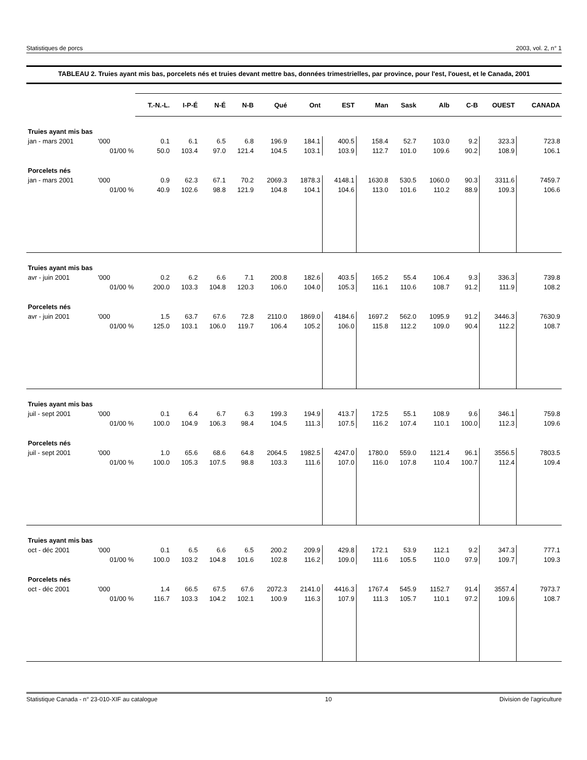Statistiques de porcs 2003, vol. 2, n° 1
TABLEAU 2. Truies ayant mis bas, porcelets nés et truies devant mettre bas, données trimestrielles, par province, pour l'est, l'ouest, et le Canada, 2001
| | | T.-N.-L. | I-P-É | N-É | N-B | Qué | Ont | EST | Man | Sask | Alb | C-B | OUEST | CANADA |
| --- | --- | --- | --- | --- | --- | --- | --- | --- | --- | --- | --- | --- | --- | --- |
| Truies ayant mis bas | | | | | | | | | | | | | | |
| jan - mars 2001 | '000 | 0.1 | 6.1 | 6.5 | 6.8 | 196.9 | 184.1 | 400.5 | 158.4 | 52.7 | 103.0 | 9.2 | 323.3 | 723.8 |
| | 01/00 % | 50.0 | 103.4 | 97.0 | 121.4 | 104.5 | 103.1 | 103.9 | 112.7 | 101.0 | 109.6 | 90.2 | 108.9 | 106.1 |
| Porcelets nés | | | | | | | | | | | | | | |
| jan - mars 2001 | '000 | 0.9 | 62.3 | 67.1 | 70.2 | 2069.3 | 1878.3 | 4148.1 | 1630.8 | 530.5 | 1060.0 | 90.3 | 3311.6 | 7459.7 |
| | 01/00 % | 40.9 | 102.6 | 98.8 | 121.9 | 104.8 | 104.1 | 104.6 | 113.0 | 101.6 | 110.2 | 88.9 | 109.3 | 106.6 |
| Truies ayant mis bas | | | | | | | | | | | | | | |
| avr - juin 2001 | '000 | 0.2 | 6.2 | 6.6 | 7.1 | 200.8 | 182.6 | 403.5 | 165.2 | 55.4 | 106.4 | 9.3 | 336.3 | 739.8 |
| | 01/00 % | 200.0 | 103.3 | 104.8 | 120.3 | 106.0 | 104.0 | 105.3 | 116.1 | 110.6 | 108.7 | 91.2 | 111.9 | 108.2 |
| Porcelets nés | | | | | | | | | | | | | | |
| avr - juin 2001 | '000 | 1.5 | 63.7 | 67.6 | 72.8 | 2110.0 | 1869.0 | 4184.6 | 1697.2 | 562.0 | 1095.9 | 91.2 | 3446.3 | 7630.9 |
| | 01/00 % | 125.0 | 103.1 | 106.0 | 119.7 | 106.4 | 105.2 | 106.0 | 115.8 | 112.2 | 109.0 | 90.4 | 112.2 | 108.7 |
| Truies ayant mis bas | | | | | | | | | | | | | | |
| juil - sept 2001 | '000 | 0.1 | 6.4 | 6.7 | 6.3 | 199.3 | 194.9 | 413.7 | 172.5 | 55.1 | 108.9 | 9.6 | 346.1 | 759.8 |
| | 01/00 % | 100.0 | 104.9 | 106.3 | 98.4 | 104.5 | 111.3 | 107.5 | 116.2 | 107.4 | 110.1 | 100.0 | 112.3 | 109.6 |
| Porcelets nés | | | | | | | | | | | | | | |
| juil - sept 2001 | '000 | 1.0 | 65.6 | 68.6 | 64.8 | 2064.5 | 1982.5 | 4247.0 | 1780.0 | 559.0 | 1121.4 | 96.1 | 3556.5 | 7803.5 |
| | 01/00 % | 100.0 | 105.3 | 107.5 | 98.8 | 103.3 | 111.6 | 107.0 | 116.0 | 107.8 | 110.4 | 100.7 | 112.4 | 109.4 |
| Truies ayant mis bas | | | | | | | | | | | | | | |
| oct - déc 2001 | '000 | 0.1 | 6.5 | 6.6 | 6.5 | 200.2 | 209.9 | 429.8 | 172.1 | 53.9 | 112.1 | 9.2 | 347.3 | 777.1 |
| | 01/00 % | 100.0 | 103.2 | 104.8 | 101.6 | 102.8 | 116.2 | 109.0 | 111.6 | 105.5 | 110.0 | 97.9 | 109.7 | 109.3 |
| Porcelets nés | | | | | | | | | | | | | | |
| oct - déc 2001 | '000 | 1.4 | 66.5 | 67.5 | 67.6 | 2072.3 | 2141.0 | 4416.3 | 1767.4 | 545.9 | 1152.7 | 91.4 | 3557.4 | 7973.7 |
| | 01/00 % | 116.7 | 103.3 | 104.2 | 102.1 | 100.9 | 116.3 | 107.9 | 111.3 | 105.7 | 110.1 | 97.2 | 109.6 | 108.7 |
Statistique Canada - n° 23-010-XIF au catalogue 10 Division de l'agriculture